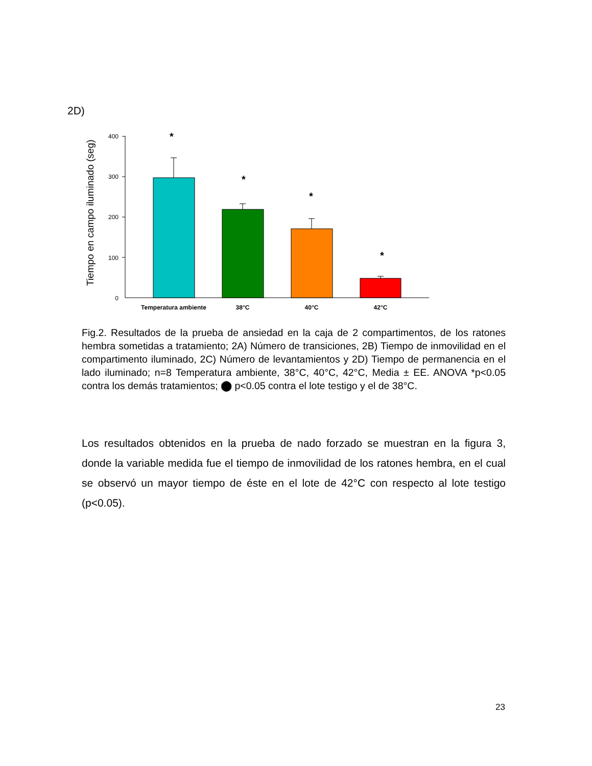2D)
Tiempo en campo iluminado (seg)
400
300
200
100
0
*
*
*
*
Temperatura ambiente
38°C
40°C
42°C
Fig.2. Resultados de la prueba de ansiedad en la caja de 2 compartimentos, de los ratones hembra sometidas a tratamiento; 2A) Número de transiciones, 2B) Tiempo de inmovilidad en el compartimento iluminado, 2C) Número de levantamientos y 2D) Tiempo de permanencia en el lado iluminado; n=8 Temperatura ambiente, 38°C, 40°C, 42°C, Media ± EE. ANOVA *p<0.05 contra los demás tratamientos; ⬤ p<0.05 contra el lote testigo y el de 38°C.
Los resultados obtenidos en la prueba de nado forzado se muestran en la figura 3, donde la variable medida fue el tiempo de inmovilidad de los ratones hembra, en el cual se observó un mayor tiempo de éste en el lote de 42°C con respecto al lote testigo (p<0.05).
23